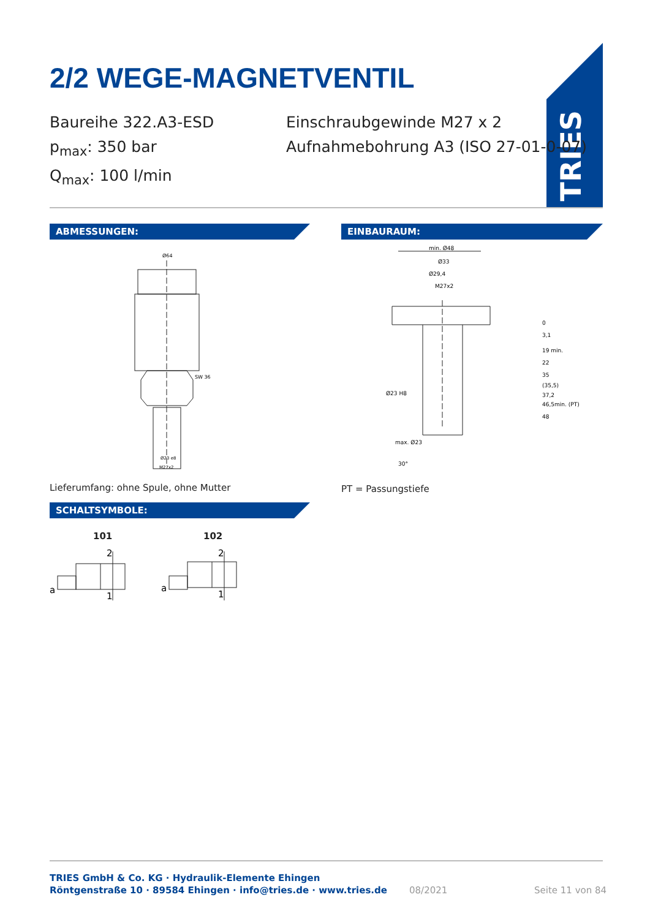2/2 WEGE-MAGNETVENTIL
TRIES
Baureihe 322.A3-ESD
p<sub>max</sub>: 350 bar
Q<sub>max</sub>: 100 l/min
Einschraubgewinde M27 x 2
Aufnahmebohrung A3 (ISO 27-01-0-07)
ABMESSUNGEN: EINBAURAUM:
Ø64
SW 36
Ø23 e8
M27x2
min. Ø48
Ø33
Ø29,4
M27x2
Ø23 H8
max. Ø23
30°
0
3,1
19 min.
22
35
(35,5)
37,2
46,5min. (PT)
48
Lieferumfang: ohne Spule, ohne Mutter
PT = Passungstiefe
SCHALTSYMBOLE:
101 102
a
2
1
a
2
1
TRIES GmbH & Co. KG · Hydraulik-Elemente Ehingen
Röntgenstraße 10 · 89584 Ehingen · info@tries.de · www.tries.de
08/2021 Seite 11 von 84